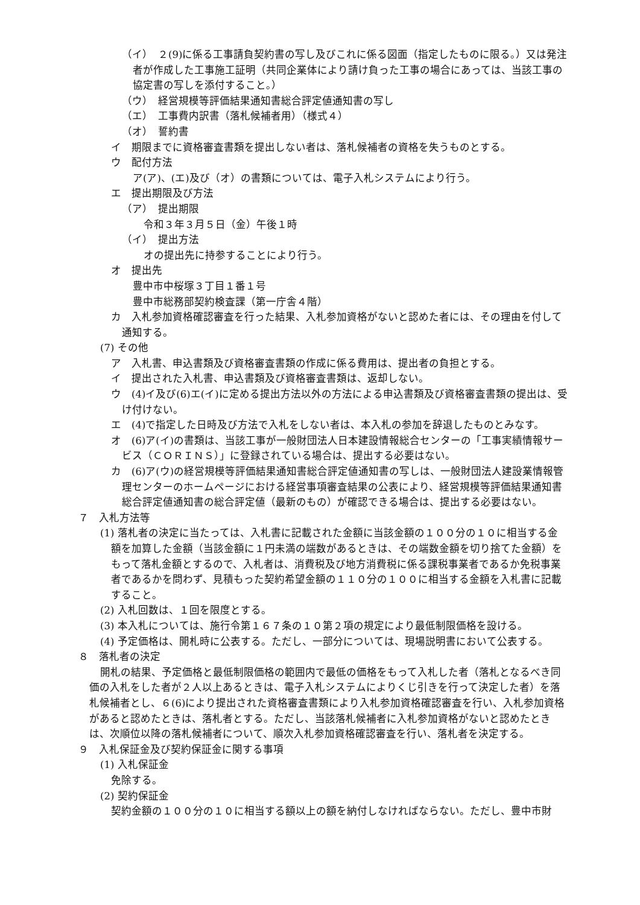（イ）　２(9)に係る工事請負契約書の写し及びこれに係る図面（指定したものに限る。）又は発注者が作成した工事施工証明（共同企業体により請け負った工事の場合にあっては、当該工事の協定書の写しを添付すること。）
（ウ）　経営規模等評価結果通知書総合評定値通知書の写し
（エ）　工事費内訳書（落札候補者用）（様式４）
（オ）　誓約書
イ　期限までに資格審査書類を提出しない者は、落札候補者の資格を失うものとする。
ウ　配付方法
ア(ア)、(エ)及び（オ）の書類については、電子入札システムにより行う。
エ　提出期限及び方法
（ア）　提出期限
令和３年３月５日（金）午後１時
（イ）　提出方法
オの提出先に持参することにより行う。
オ　提出先
豊中市中桜塚３丁目１番１号
豊中市総務部契約検査課（第一庁舎４階）
カ　入札参加資格確認審査を行った結果、入札参加資格がないと認めた者には、その理由を付して通知する。
(7) その他
ア　入札書、申込書類及び資格審査書類の作成に係る費用は、提出者の負担とする。
イ　提出された入札書、申込書類及び資格審査書類は、返却しない。
ウ　(4)イ及び(6)エ(イ)に定める提出方法以外の方法による申込書類及び資格審査書類の提出は、受け付けない。
エ　(4)で指定した日時及び方法で入札をしない者は、本入札の参加を辞退したものとみなす。
オ　(6)ア(イ)の書類は、当該工事が一般財団法人日本建設情報総合センターの「工事実績情報サービス（ＣＯＲＩＮＳ）」に登録されている場合は、提出する必要はない。
カ　(6)ア(ウ)の経営規模等評価結果通知書総合評定値通知書の写しは、一般財団法人建設業情報管理センターのホームページにおける経営事項審査結果の公表により、経営規模等評価結果通知書総合評定値通知書の総合評定値（最新のもの）が確認できる場合は、提出する必要はない。
７　入札方法等
(1) 落札者の決定に当たっては、入札書に記載された金額に当該金額の１００分の１０に相当する金額を加算した金額（当該金額に１円未満の端数があるときは、その端数金額を切り捨てた金額）をもって落札金額とするので、入札者は、消費税及び地方消費税に係る課税事業者であるか免税事業者であるかを問わず、見積もった契約希望金額の１１０分の１００に相当する金額を入札書に記載すること。
(2) 入札回数は、１回を限度とする。
(3) 本入札については、施行令第１６７条の１０第２項の規定により最低制限価格を設ける。
(4) 予定価格は、開札時に公表する。ただし、一部分については、現場説明書において公表する。
８　落札者の決定
開札の結果、予定価格と最低制限価格の範囲内で最低の価格をもって入札した者（落札となるべき同価の入札をした者が２人以上あるときは、電子入札システムによりくじ引きを行って決定した者）を落札候補者とし、６(6)により提出された資格審査書類により入札参加資格確認審査を行い、入札参加資格があると認めたときは、落札者とする。ただし、当該落札候補者に入札参加資格がないと認めたときは、次順位以降の落札候補者について、順次入札参加資格確認審査を行い、落札者を決定する。
９　入札保証金及び契約保証金に関する事項
(1) 入札保証金
免除する。
(2) 契約保証金
契約金額の１００分の１０に相当する額以上の額を納付しなければならない。ただし、豊中市財